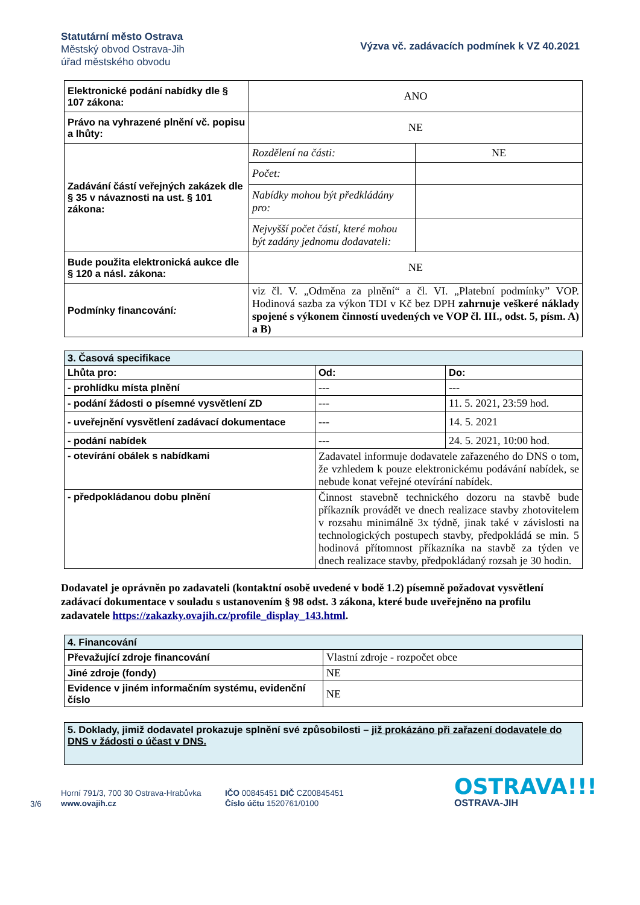Statutární město Ostrava
Městský obvod Ostrava-Jih
úřad městského obvodu
Výzva vč. zadávacích podmínek k VZ 40.2021
| Elektronické podání nabídky dle § 107 zákona: | ANO | |
| Právo na vyhrazené plnění vč. popisu a lhůty: | NE | |
| Zadávání částí veřejných zakázek dle § 35 v návaznosti na ust. § 101 zákona: | Rozdělení na části: | NE |
| | Počet: | |
| | Nabídky mohou být předkládány pro: | |
| | Nejvyšší počet částí, které mohou být zadány jednomu dodavateli: | |
| Bude použita elektronická aukce dle § 120 a násl. zákona: | NE | |
| Podmínky financování : | viz čl. V. „Odměna za plnění“ a čl. VI. „Platební podmínky” VOP. Hodinová sazba za výkon TDI v Kč bez DPH zahrnuje veškeré náklady spojené s výkonem činností uvedených ve VOP čl. III., odst. 5, písm. A) a B) | |
| 3. Časová specifikace | | |
| Lhůta pro: | Od: | Do: |
| - prohlídku místa plnění | --- | --- |
| - podání žádosti o písemné vysvětlení ZD | --- | 11. 5. 2021, 23:59 hod. |
| - uveřejnění vysvětlení zadávací dokumentace | --- | 14. 5. 2021 |
| - podání nabídek | --- | 24. 5. 2021, 10:00 hod. |
| - otevírání obálek s nabídkami | Zadavatel informuje dodavatele zařazeného do DNS o tom, že vzhledem k pouze elektronickému podávání nabídek, se nebude konat veřejné otevírání nabídek. | |
| - předpokládanou dobu plnění | Činnost stavebně technického dozoru na stavbě bude příkazník provádět ve dnech realizace stavby zhotovitelem v rozsahu minimálně 3x týdně, jinak také v závislosti na technologických postupech stavby, předpokládá se min. 5 hodinová přítomnost příkazníka na stavbě za týden ve dnech realizace stavby, předpokládaný rozsah je 30 hodin. | |
Dodavatel je oprávněn po zadavateli (kontaktní osobě uvedené v bodě 1.2) písemně požadovat vysvětlení zadávací dokumentace v souladu s ustanovením § 98 odst. 3 zákona, které bude uveřejněno na profilu zadavatele https://zakazky.ovajih.cz/profile_display_143.html.
| 4. Financování | |
| Převažující zdroje financování | Vlastní zdroje - rozpočet obce |
| Jiné zdroje (fondy) | NE |
| Evidence v jiném informačním systému, evidenční číslo | NE |
| 5. Doklady, jimiž dodavatel prokazuje splnění své způsobilosti – již prokázáno při zařazení dodavatele do DNS v žádosti o účast v DNS. |
3/6
Horní 791/3, 700 30 Ostrava-Hrabůvka
www.ovajih.cz
IČO 00845451 DIČ CZ00845451
Číslo účtu 1520761/0100
OSTRAVA!!!
OSTRAVA-JIH